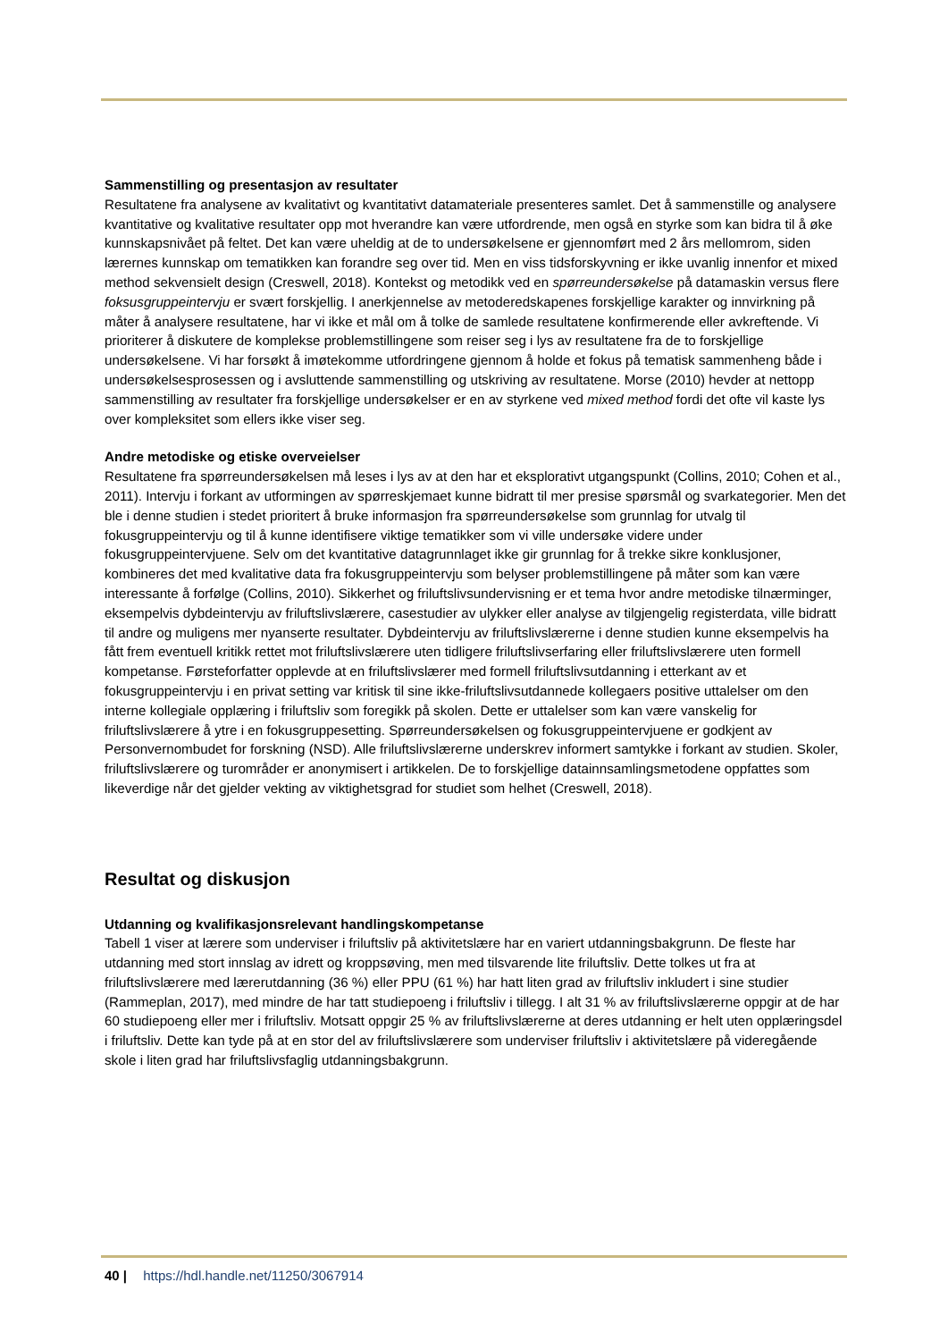Sammenstilling og presentasjon av resultater
Resultatene fra analysene av kvalitativt og kvantitativt datamateriale presenteres samlet. Det å sammenstille og analysere kvantitative og kvalitative resultater opp mot hverandre kan være utfordrende, men også en styrke som kan bidra til å øke kunnskapsnivået på feltet. Det kan være uheldig at de to undersøkelsene er gjennomført med 2 års mellomrom, siden lærernes kunnskap om tematikken kan forandre seg over tid. Men en viss tidsforskyvning er ikke uvanlig innenfor et mixed method sekvensielt design (Creswell, 2018). Kontekst og metodikk ved en spørreundersøkelse på datamaskin versus flere foksusgruppeintervju er svært forskjellig. I anerkjennelse av metoderedskapenes forskjellige karakter og innvirkning på måter å analysere resultatene, har vi ikke et mål om å tolke de samlede resultatene konfirmerende eller avkreftende. Vi prioriterer å diskutere de komplekse problemstillingene som reiser seg i lys av resultatene fra de to forskjellige undersøkelsene. Vi har forsøkt å imøtekomme utfordringene gjennom å holde et fokus på tematisk sammenheng både i undersøkelsesprosessen og i avsluttende sammenstilling og utskriving av resultatene. Morse (2010) hevder at nettopp sammenstilling av resultater fra forskjellige undersøkelser er en av styrkene ved mixed method fordi det ofte vil kaste lys over kompleksitet som ellers ikke viser seg.
Andre metodiske og etiske overveielser
Resultatene fra spørreundersøkelsen må leses i lys av at den har et eksplorativt utgangspunkt (Collins, 2010; Cohen et al., 2011). Intervju i forkant av utformingen av spørreskjemaet kunne bidratt til mer presise spørsmål og svarkategorier. Men det ble i denne studien i stedet prioritert å bruke informasjon fra spørreundersøkelse som grunnlag for utvalg til fokusgruppeintervju og til å kunne identifisere viktige tematikker som vi ville undersøke videre under fokusgruppeintervjuene. Selv om det kvantitative datagrunnlaget ikke gir grunnlag for å trekke sikre konklusjoner, kombineres det med kvalitative data fra fokusgruppeintervju som belyser problemstillingene på måter som kan være interessante å forfølge (Collins, 2010). Sikkerhet og friluftslivsundervisning er et tema hvor andre metodiske tilnærminger, eksempelvis dybdeintervju av friluftslivslærere, casestudier av ulykker eller analyse av tilgjengelig registerdata, ville bidratt til andre og muligens mer nyanserte resultater. Dybdeintervju av friluftslivslærerne i denne studien kunne eksempelvis ha fått frem eventuell kritikk rettet mot friluftslivslærere uten tidligere friluftslivserfaring eller friluftslivslærere uten formell kompetanse. Førsteforfatter opplevde at en friluftslivslærer med formell friluftslivsutdanning i etterkant av et fokusgruppeintervju i en privat setting var kritisk til sine ikke-friluftslivsutdannede kollegaers positive uttalelser om den interne kollegiale opplæring i friluftsliv som foregikk på skolen. Dette er uttalelser som kan være vanskelig for friluftslivslærere å ytre i en fokusgruppesetting. Spørreundersøkelsen og fokusgruppeintervjuene er godkjent av Personvernombudet for forskning (NSD). Alle friluftslivslærerne underskrev informert samtykke i forkant av studien. Skoler, friluftslivslærere og turområder er anonymisert i artikkelen. De to forskjellige datainnsamlingsmetodene oppfattes som likeverdige når det gjelder vekting av viktighetsgrad for studiet som helhet (Creswell, 2018).
Resultat og diskusjon
Utdanning og kvalifikasjonsrelevant handlingskompetanse
Tabell 1 viser at lærere som underviser i friluftsliv på aktivitetslære har en variert utdanningsbakgrunn. De fleste har utdanning med stort innslag av idrett og kroppsøving, men med tilsvarende lite friluftsliv. Dette tolkes ut fra at friluftslivslærere med lærerutdanning (36 %) eller PPU (61 %) har hatt liten grad av friluftsliv inkludert i sine studier (Rammeplan, 2017), med mindre de har tatt studiepoeng i friluftsliv i tillegg. I alt 31 % av friluftslivslærerne oppgir at de har 60 studiepoeng eller mer i friluftsliv. Motsatt oppgir 25 % av friluftslivslærerne at deres utdanning er helt uten opplæringsdel i friluftsliv. Dette kan tyde på at en stor del av friluftslivslærere som underviser friluftsliv i aktivitetslære på videregående skole i liten grad har friluftslivsfaglig utdanningsbakgrunn.
40 | https://hdl.handle.net/11250/3067914